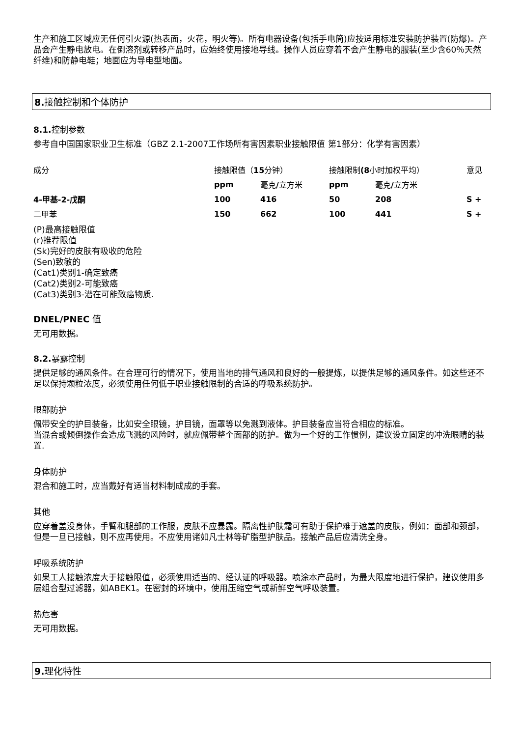生产和施工区域应无任何引火源(热表面，火花，明火等)。所有电器设备(包括手电筒)应按适用标准安装防护装置(防爆)。产品会产生静电放电。在倒溶剂或转移产品时，应始终使用接地导线。操作人员应穿着不会产生静电的服装(至少含60％天然纤维)和防静电鞋；地面应为导电型地面。
8. 接触控制和个体防护
8.1. 控制参数
参考自中国国家职业卫生标准（GBZ 2.1-2007工作场所有害因素职业接触限值 第1部分：化学有害因素）
| 成分 | 接触限值（ 15 分钟） | | 接触限制 (8 小时加权平均） | | 意见 |
| | ppm | 毫克 / 立方米 | ppm | 毫克 / 立方米 | |
| 4-甲基-2-戊酮 | 100 | 416 | 50 | 208 | S + |
| 二甲苯 | 150 | 662 | 100 | 441 | S + |
(P)最高接触限值
(r)推荐限值
(Sk)完好的皮肤有吸收的危险
(Sen)致敏的
(Cat1)类别1-确定致癌
(Cat2)类别2-可能致癌
(Cat3)类别3-潜在可能致癌物质.
DNEL/PNEC 值
无可用数据。
8.2. 暴露控制
提供足够的通风条件。在合理可行的情况下，使用当地的排气通风和良好的一般提炼，以提供足够的通风条件。如这些还不足以保持颗粒浓度，必须使用任何低于职业接触限制的合适的呼吸系统防护。
眼部防护
佩带安全的护目装备，比如安全眼镜，护目镜，面罩等以免溅到液体。护目装备应当符合相应的标准。
当混合或倾倒操作会造成飞溅的风险时，就应佩带整个面部的防护。做为一个好的工作惯例，建议设立固定的冲洗眼睛的装置.
身体防护
混合和施工时，应当戴好有适当材料制成成的手套。
其他
应穿着盖没身体，手臂和腿部的工作服，皮肤不应暴露。隔离性护肤霜可有助于保护难于遮盖的皮肤，例如：面部和颈部，但是一旦已接触，则不应再使用。不应使用诸如凡士林等矿脂型护肤品。接触产品后应清洗全身。
呼吸系统防护
如果工人接触浓度大于接触限值，必须使用适当的、经认证的呼吸器。喷涂本产品时，为最大限度地进行保护，建议使用多层组合型过滤器，如ABEK1。在密封的环境中，使用压缩空气或新鲜空气呼吸装置。
热危害
无可用数据。
9. 理化特性